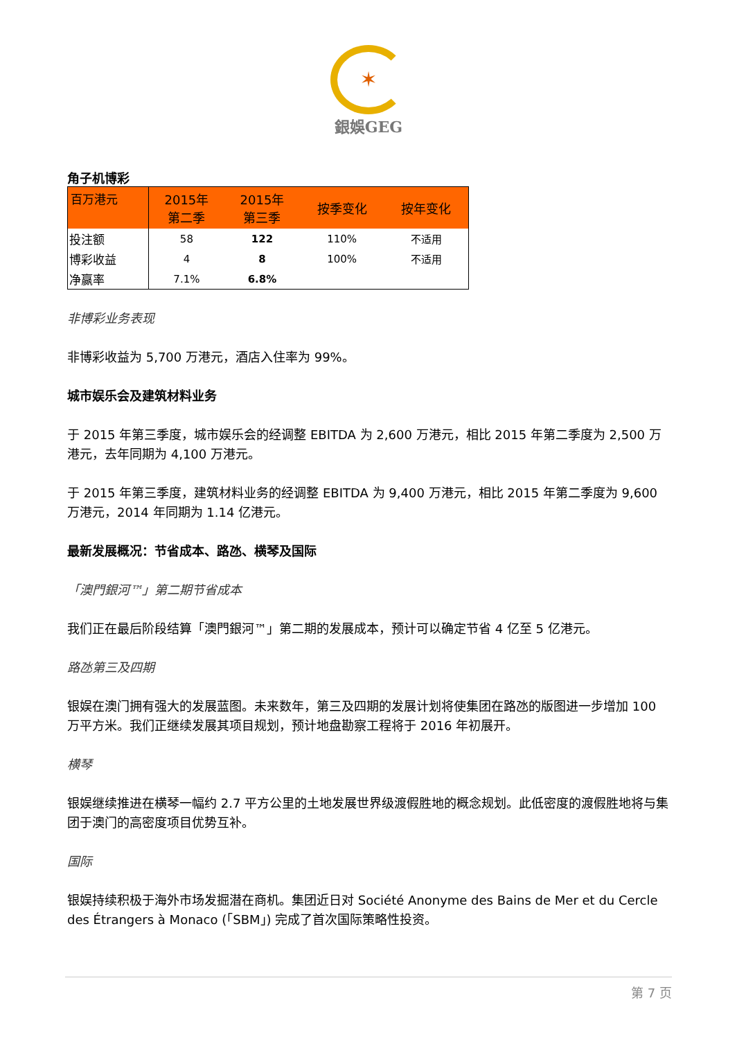✶
銀娛GEG
角子机博彩
| 百万港元 | 2015年 第二季 | 2015年 第三季 | 按季变化 | 按年变化 |
| --- | --- | --- | --- | --- |
| 投注额 | 58 | 122 | 110% | 不适用 |
| 博彩收益 | 4 | 8 | 100% | 不适用 |
| 净赢率 | 7.1% | 6.8% | | |
非博彩业务表现
非博彩收益为 5,700 万港元，酒店入住率为 99%。
城市娱乐会及建筑材料业务
于 2015 年第三季度，城市娱乐会的经调整 EBITDA 为 2,600 万港元，相比 2015 年第二季度为 2,500 万港元，去年同期为 4,100 万港元。
于 2015 年第三季度，建筑材料业务的经调整 EBITDA 为 9,400 万港元，相比 2015 年第二季度为 9,600 万港元，2014 年同期为 1.14 亿港元。
最新发展概况：节省成本、路氹、横琴及国际
「澳門銀河™」第二期节省成本
我们正在最后阶段结算「澳門銀河™」第二期的发展成本，预计可以确定节省 4 亿至 5 亿港元。
路氹第三及四期
银娱在澳门拥有强大的发展蓝图。未来数年，第三及四期的发展计划将使集团在路氹的版图进一步增加 100 万平方米。我们正继续发展其项目规划，预计地盘勘察工程将于 2016 年初展开。
横琴
银娱继续推进在横琴一幅约 2.7 平方公里的土地发展世界级渡假胜地的概念规划。此低密度的渡假胜地将与集团于澳门的高密度项目优势互补。
国际
银娱持续积极于海外市场发掘潜在商机。集团近日对 Société Anonyme des Bains de Mer et du Cercle des Étrangers à Monaco (「SBM」) 完成了首次国际策略性投资。
第 7 页